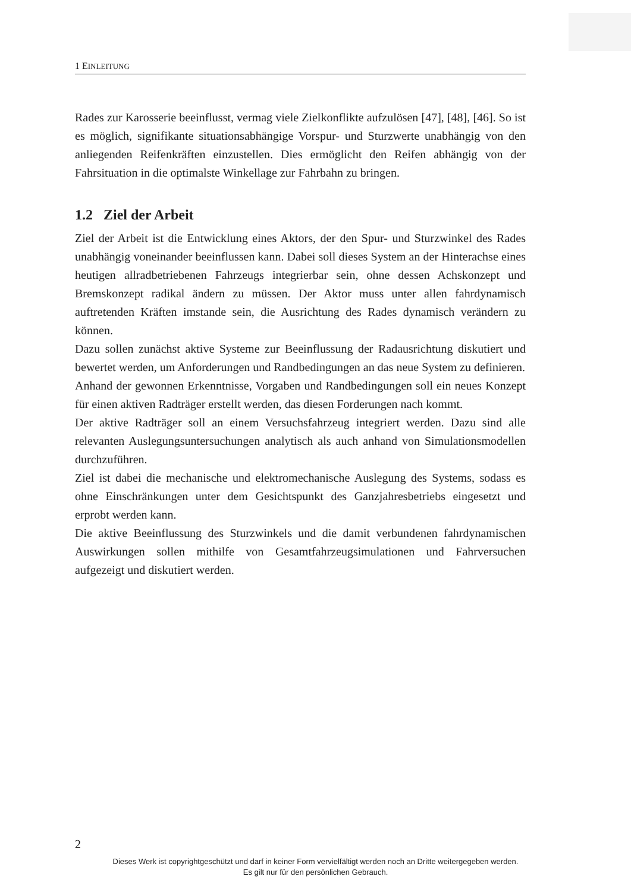1 EINLEITUNG
Rades zur Karosserie beeinflusst, vermag viele Zielkonflikte aufzulösen [47], [48], [46]. So ist es möglich, signifikante situationsabhängige Vorspur- und Sturzwerte unabhängig von den anliegenden Reifenkräften einzustellen. Dies ermöglicht den Reifen abhängig von der Fahrsituation in die optimalste Winkellage zur Fahrbahn zu bringen.
1.2 Ziel der Arbeit
Ziel der Arbeit ist die Entwicklung eines Aktors, der den Spur- und Sturzwinkel des Rades unabhängig voneinander beeinflussen kann. Dabei soll dieses System an der Hinterachse eines heutigen allradbetriebenen Fahrzeugs integrierbar sein, ohne dessen Achskonzept und Bremskonzept radikal ändern zu müssen. Der Aktor muss unter allen fahrdynamisch auftretenden Kräften imstande sein, die Ausrichtung des Rades dynamisch verändern zu können.
Dazu sollen zunächst aktive Systeme zur Beeinflussung der Radausrichtung diskutiert und bewertet werden, um Anforderungen und Randbedingungen an das neue System zu definieren.
Anhand der gewonnen Erkenntnisse, Vorgaben und Randbedingungen soll ein neues Konzept für einen aktiven Radträger erstellt werden, das diesen Forderungen nach kommt.
Der aktive Radträger soll an einem Versuchsfahrzeug integriert werden. Dazu sind alle relevanten Auslegungsuntersuchungen analytisch als auch anhand von Simulationsmodellen durchzuführen.
Ziel ist dabei die mechanische und elektromechanische Auslegung des Systems, sodass es ohne Einschränkungen unter dem Gesichtspunkt des Ganzjahresbetriebs eingesetzt und erprobt werden kann.
Die aktive Beeinflussung des Sturzwinkels und die damit verbundenen fahrdynamischen Auswirkungen sollen mithilfe von Gesamtfahrzeugsimulationen und Fahrversuchen aufgezeigt und diskutiert werden.
2
Dieses Werk ist copyrightgeschützt und darf in keiner Form vervielfältigt werden noch an Dritte weitergegeben werden.
Es gilt nur für den persönlichen Gebrauch.